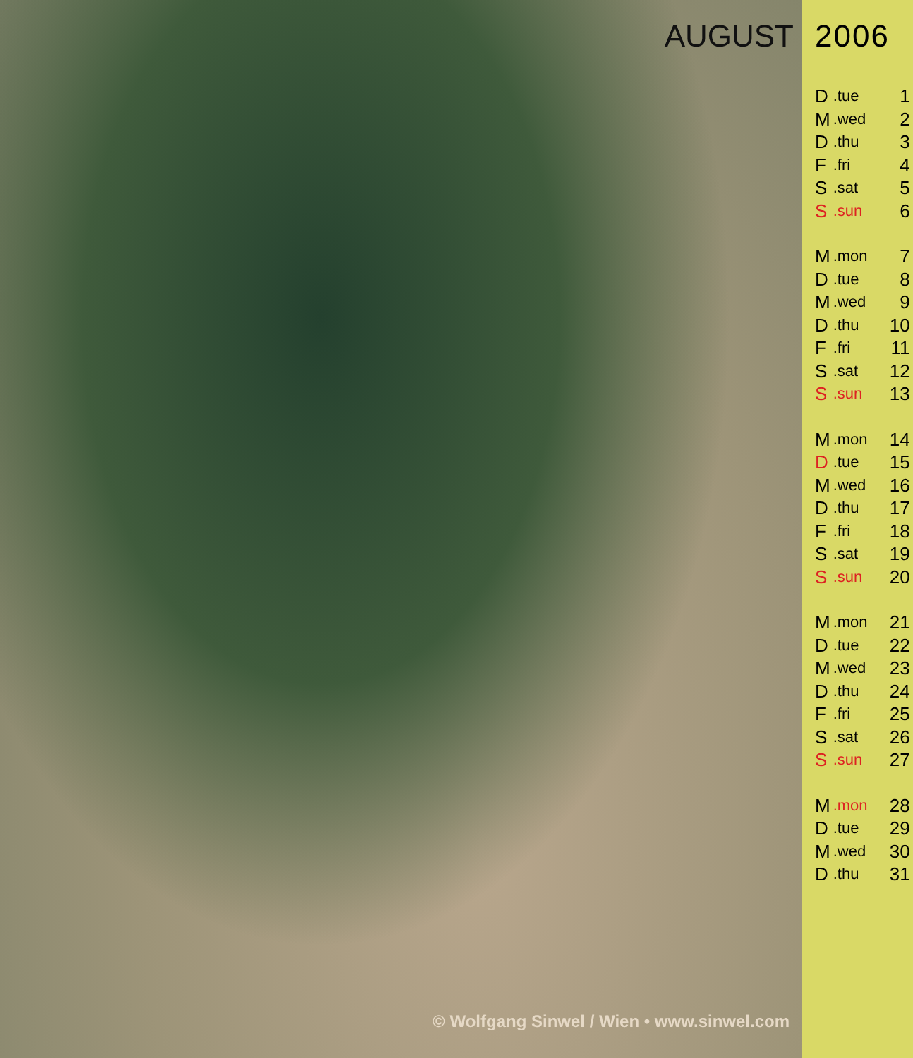AUGUST
© Wolfgang Sinwel / Wien • www.sinwel.com
2006
| D | .tue | 1 |
| M | .wed | 2 |
| D | .thu | 3 |
| F | .fri | 4 |
| S | .sat | 5 |
| S | .sun | 6 |
| M | .mon | 7 |
| D | .tue | 8 |
| M | .wed | 9 |
| D | .thu | 10 |
| F | .fri | 11 |
| S | .sat | 12 |
| S | .sun | 13 |
| M | .mon | 14 |
| D | .tue | 15 |
| M | .wed | 16 |
| D | .thu | 17 |
| F | .fri | 18 |
| S | .sat | 19 |
| S | .sun | 20 |
| M | .mon | 21 |
| D | .tue | 22 |
| M | .wed | 23 |
| D | .thu | 24 |
| F | .fri | 25 |
| S | .sat | 26 |
| S | .sun | 27 |
| M | .mon | 28 |
| D | .tue | 29 |
| M | .wed | 30 |
| D | .thu | 31 |